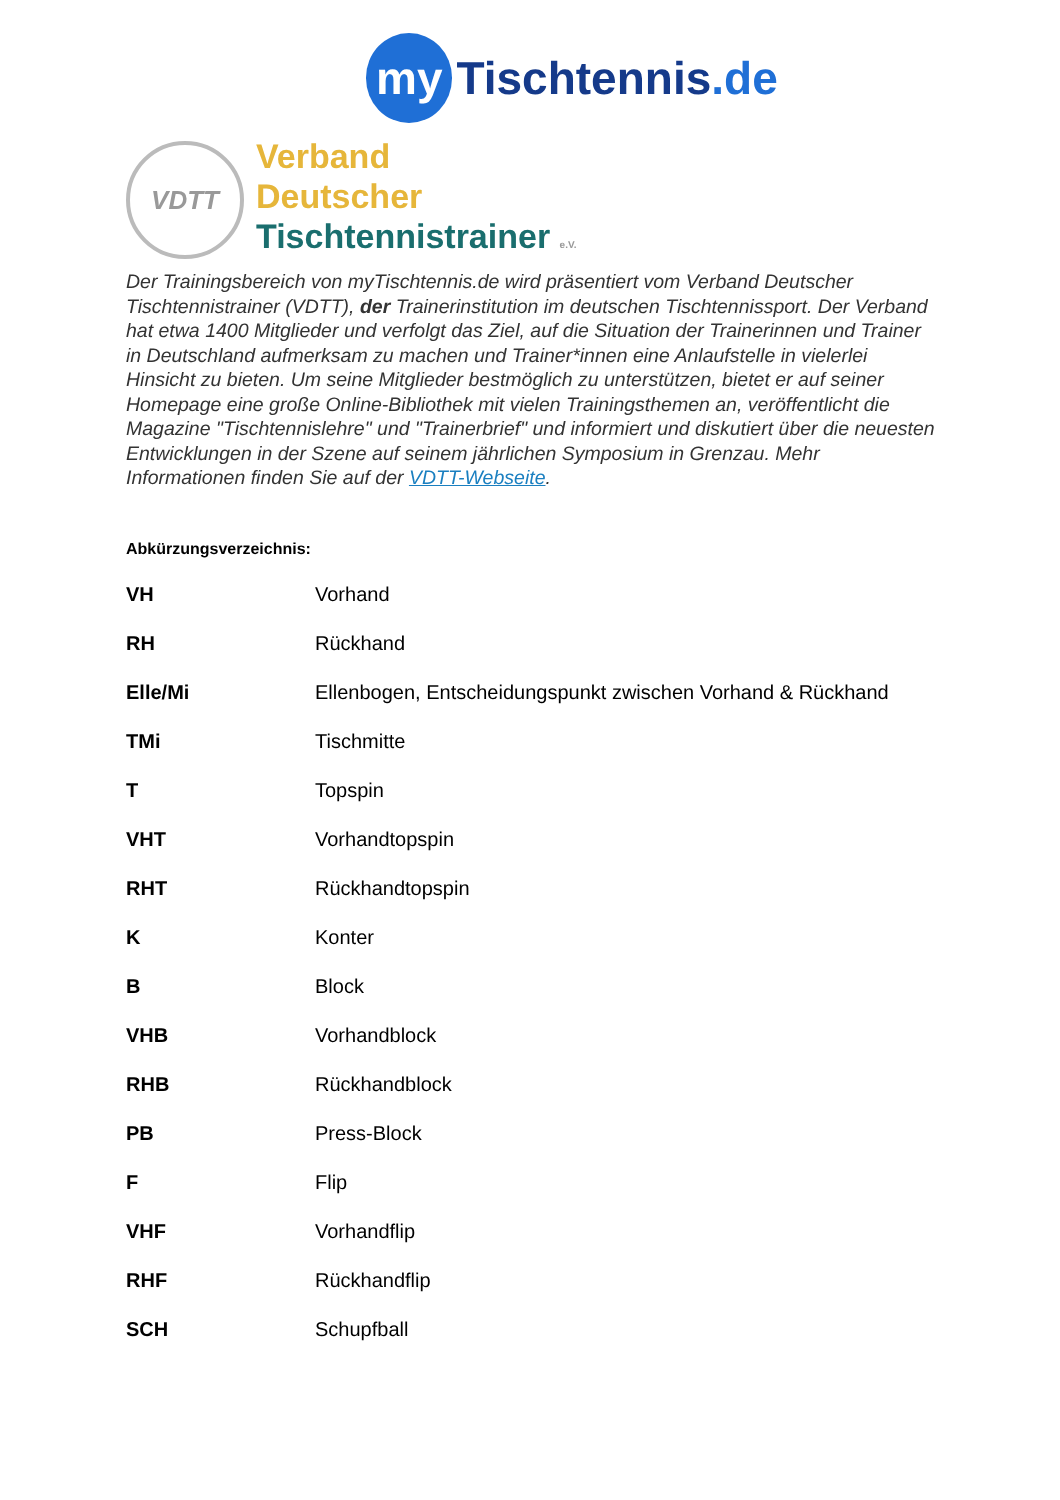my Tischtennis.de
VDTT
Verband
Deutscher
Tischtennistrainer e.V.
Der Trainingsbereich von myTischtennis.de wird präsentiert vom Verband Deutscher Tischtennistrainer (VDTT), der Trainerinstitution im deutschen Tischtennissport. Der Verband hat etwa 1400 Mitglieder und verfolgt das Ziel, auf die Situation der Trainerinnen und Trainer in Deutschland aufmerksam zu machen und Trainer*innen eine Anlaufstelle in vielerlei Hinsicht zu bieten. Um seine Mitglieder bestmöglich zu unterstützen, bietet er auf seiner Homepage eine große Online-Bibliothek mit vielen Trainingsthemen an, veröffentlicht die Magazine "Tischtennislehre" und "Trainerbrief" und informiert und diskutiert über die neuesten Entwicklungen in der Szene auf seinem jährlichen Symposium in Grenzau. Mehr Informationen finden Sie auf der VDTT-Webseite.
Abkürzungsverzeichnis:
| VH | Vorhand |
| RH | Rückhand |
| Elle/Mi | Ellenbogen, Entscheidungspunkt zwischen Vorhand & Rückhand |
| TMi | Tischmitte |
| T | Topspin |
| VHT | Vorhandtopspin |
| RHT | Rückhandtopspin |
| K | Konter |
| B | Block |
| VHB | Vorhandblock |
| RHB | Rückhandblock |
| PB | Press-Block |
| F | Flip |
| VHF | Vorhandflip |
| RHF | Rückhandflip |
| SCH | Schupfball |